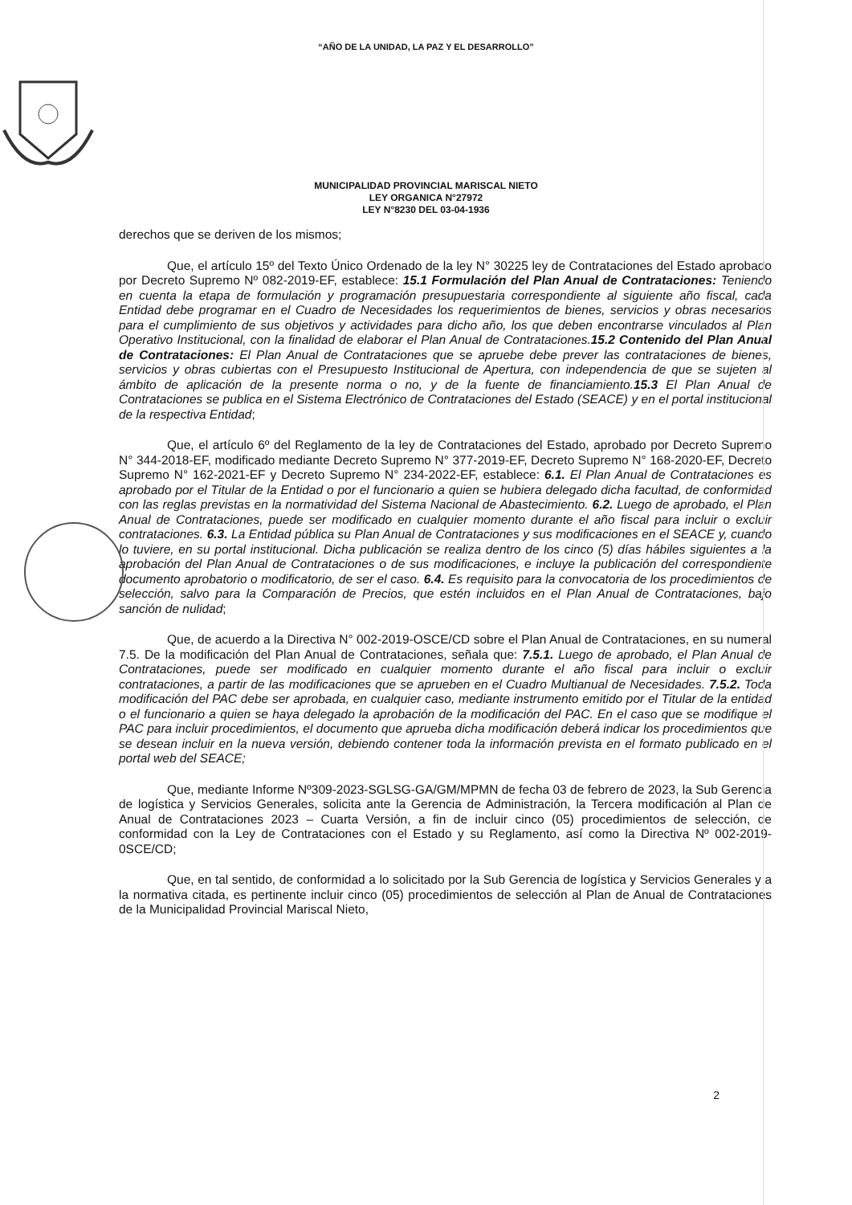“AÑO DE LA UNIDAD, LA PAZ Y EL DESARROLLO”
MUNICIPALIDAD PROVINCIAL MARISCAL NIETO
LEY ORGANICA N°27972
LEY N°8230 DEL 03-04-1936
derechos que se deriven de los mismos;
Que, el artículo 15º del Texto Único Ordenado de la ley N° 30225 ley de Contrataciones del Estado aprobado por Decreto Supremo Nº 082-2019-EF, establece: 15.1 Formulación del Plan Anual de Contrataciones: Teniendo en cuenta la etapa de formulación y programación presupuestaria correspondiente al siguiente año fiscal, cada Entidad debe programar en el Cuadro de Necesidades los requerimientos de bienes, servicios y obras necesarios para el cumplimiento de sus objetivos y actividades para dicho año, los que deben encontrarse vinculados al Plan Operativo Institucional, con la finalidad de elaborar el Plan Anual de Contrataciones. 15.2 Contenido del Plan Anual de Contrataciones: El Plan Anual de Contrataciones que se apruebe debe prever las contrataciones de bienes, servicios y obras cubiertas con el Presupuesto Institucional de Apertura, con independencia de que se sujeten al ámbito de aplicación de la presente norma o no, y de la fuente de financiamiento. 15.3 El Plan Anual de Contrataciones se publica en el Sistema Electrónico de Contrataciones del Estado (SEACE) y en el portal institucional de la respectiva Entidad;
Que, el artículo 6º del Reglamento de la ley de Contrataciones del Estado, aprobado por Decreto Supremo N° 344-2018-EF, modificado mediante Decreto Supremo N° 377-2019-EF, Decreto Supremo N° 168-2020-EF, Decreto Supremo N° 162-2021-EF y Decreto Supremo N° 234-2022-EF, establece: 6.1. El Plan Anual de Contrataciones es aprobado por el Titular de la Entidad o por el funcionario a quien se hubiera delegado dicha facultad, de conformidad con las reglas previstas en la normatividad del Sistema Nacional de Abastecimiento. 6.2. Luego de aprobado, el Plan Anual de Contrataciones, puede ser modificado en cualquier momento durante el año fiscal para incluir o excluir contrataciones. 6.3. La Entidad pública su Plan Anual de Contrataciones y sus modificaciones en el SEACE y, cuando lo tuviere, en su portal institucional. Dicha publicación se realiza dentro de los cinco (5) días hábiles siguientes a la aprobación del Plan Anual de Contrataciones o de sus modificaciones, e incluye la publicación del correspondiente documento aprobatorio o modificatorio, de ser el caso. 6.4. Es requisito para la convocatoria de los procedimientos de selección, salvo para la Comparación de Precios, que estén incluidos en el Plan Anual de Contrataciones, bajo sanción de nulidad;
Que, de acuerdo a la Directiva N° 002-2019-OSCE/CD sobre el Plan Anual de Contrataciones, en su numeral 7.5. De la modificación del Plan Anual de Contrataciones, señala que: 7.5.1. Luego de aprobado, el Plan Anual de Contrataciones, puede ser modificado en cualquier momento durante el año fiscal para incluir o excluir contrataciones, a partir de las modificaciones que se aprueben en el Cuadro Multianual de Necesidades. 7.5.2. Toda modificación del PAC debe ser aprobada, en cualquier caso, mediante instrumento emitido por el Titular de la entidad o el funcionario a quien se haya delegado la aprobación de la modificación del PAC. En el caso que se modifique el PAC para incluir procedimientos, el documento que aprueba dicha modificación deberá indicar los procedimientos que se desean incluir en la nueva versión, debiendo contener toda la información prevista en el formato publicado en el portal web del SEACE;
Que, mediante Informe Nº309-2023-SGLSG-GA/GM/MPMN de fecha 03 de febrero de 2023, la Sub Gerencia de logística y Servicios Generales, solicita ante la Gerencia de Administración, la Tercera modificación al Plan de Anual de Contrataciones 2023 – Cuarta Versión, a fin de incluir cinco (05) procedimientos de selección, de conformidad con la Ley de Contrataciones con el Estado y su Reglamento, así como la Directiva Nº 002-2019-0SCE/CD;
Que, en tal sentido, de conformidad a lo solicitado por la Sub Gerencia de logística y Servicios Generales y a la normativa citada, es pertinente incluir cinco (05) procedimientos de selección al Plan de Anual de Contrataciones de la Municipalidad Provincial Mariscal Nieto,
2